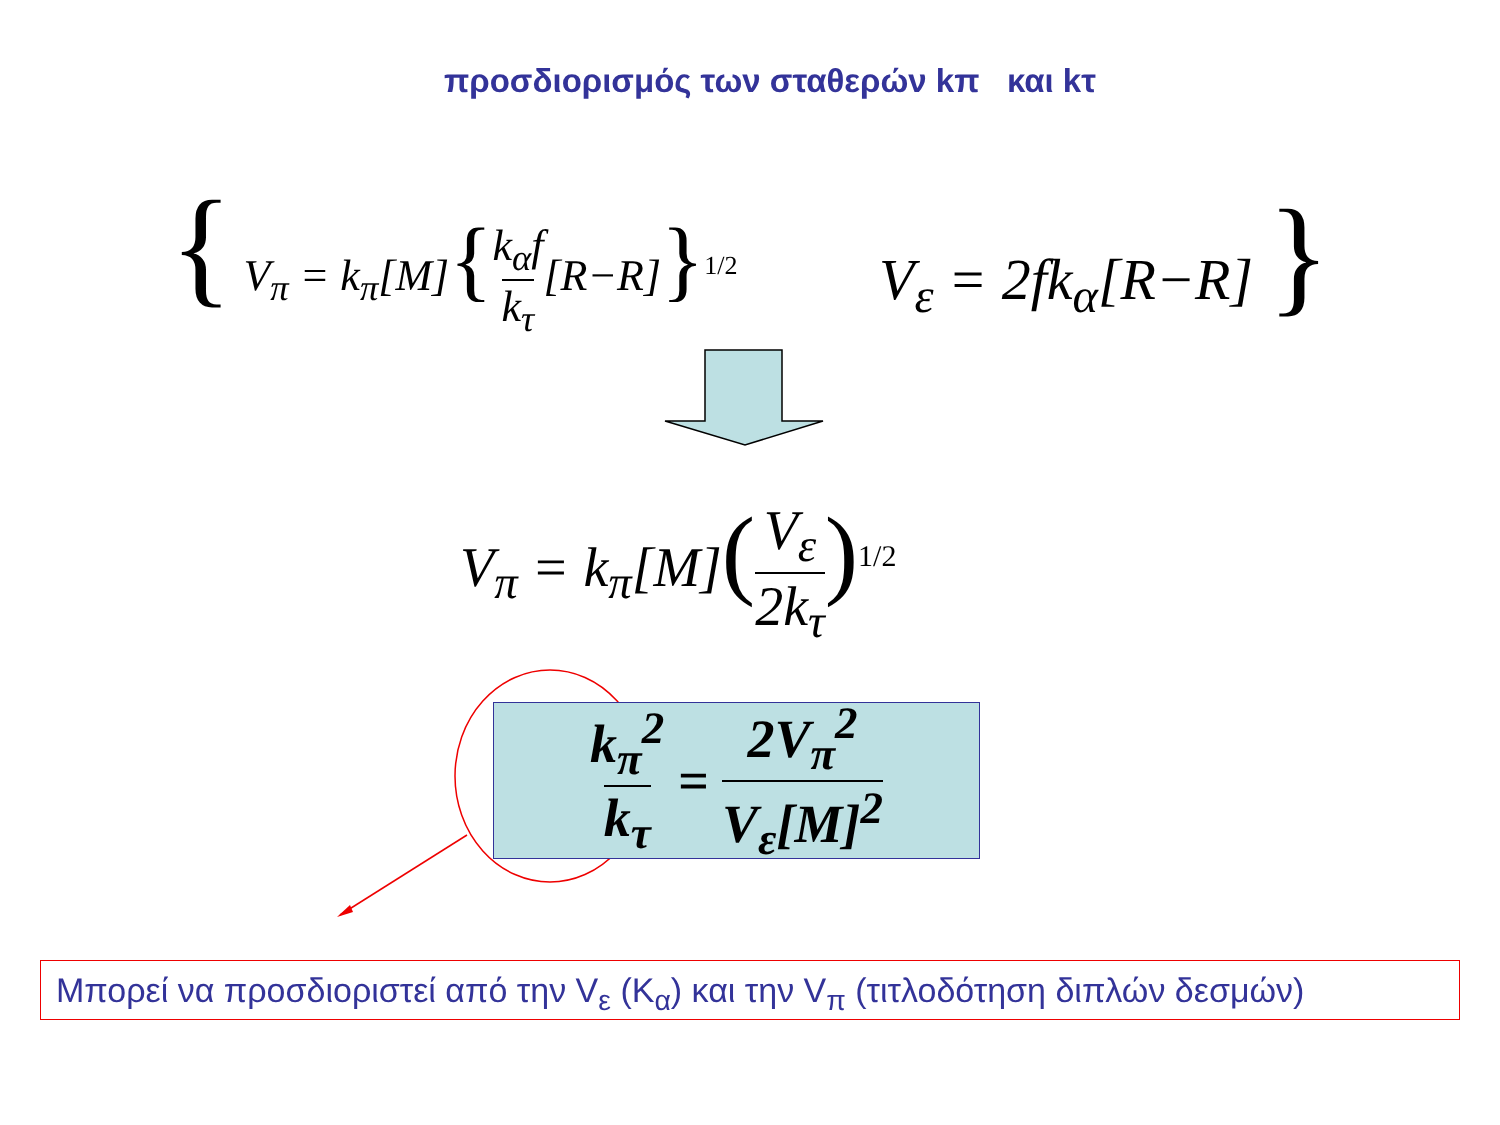προσδιορισμός των σταθερών kπ και kτ
{ V<sub>π</sub> = k<sub>π</sub>[M]{k<sub>α</sub>f k<sub>τ</sub>[R−R]}<sup>1/2</sup> V<sub>ε</sub> = 2fk<sub>α</sub>[R−R] }
V<sub>π</sub> = k<sub>π</sub>[M](V<sub>ε</sub> 2k<sub>τ</sub>)<sup>1/2</sup>
k<sub>π</sub><sup>2</sup> k<sub>τ</sub> = 2V<sub>π</sub><sup>2</sup> V<sub>ε</sub>[M]<sup>2</sup>
Μπορεί να προσδιοριστεί από την V<sub>ε</sub> (K<sub>α</sub>) και την V<sub>π</sub> (τιτλοδότηση διπλών δεσμών)